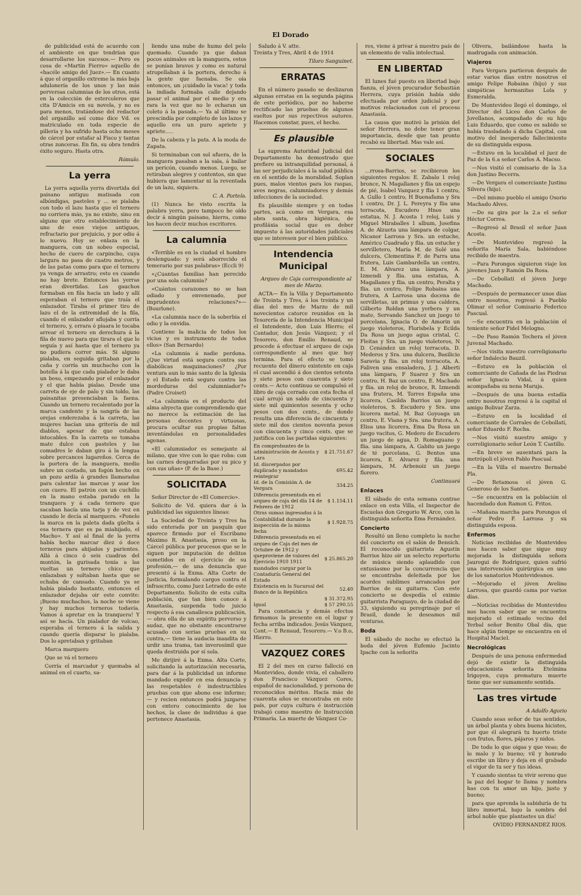El Dorado
de publicidad está de acuerdo con el ambiente en que tendrían que desarrollarse los sucesos.— Pero es cosa de «Martín Fierro» aquello de «hacéle amigo del Juez».— En cuanto á que el organillo extreme la más baja adulonería de los unos y las más perversas calumnias de los otros, está en la colección de estercoleros que cita D'Amicis en su novela, y no es para menos, tratándose del redactor del organillo así como dice Vd. es matriculado en toda especie de pillería y ha sufrido hasta ocho meses de cárcel por estafar al Fisco y tantas otras zonceras. En fin, su obra tendrá éxito seguro. Hasta otra.
Rómulo.
La yerra
La yerra aquella yerra divertida del paisano antiguo matisada con albóndigas, pasteles y ... se pialaba con todo el lazo hasta que el ternero no corriera más, ya no existe, sino en alguno que otro establecimiento de uno de esos viejos antiguos, refractario por prejuicio, y por odio á lo nuevo. Hoy se enlaza en la manguera, con un sobeo especial, hecho de cuero de carpincho, cuya largura no pasa de cuatro metros, y de las patas como para que el ternero ya venga de arrastro; esto es cuando no hay brete. Entonces las yerras eran divertidas. Los gauchos formaban en fila hacia un lado y allí esperaban el ternero que traía el enlazador. Tiraba el primer tiro de lazo el de la extremidad de la fila, cuando el enlazador aflojaba y corría el ternero, y, errara ó piaara le tocaba arrear el ternero en derechura á la fila de nuevo para que tirara el que lo seguía y así hasta que el ternero ya no pudiera correr más. Si alguno pialaba, en seguida gritaban por la caña y corría un muchacho con la botella á la que cada pialador le daba un beso, empezando por el enlazador y el que había pialao. Desde una carreta de eje de palo y sin toldo, las paisanitas presenciaban la faena. Cuando un ternero recalentado por la marca candente y la sangría de las orejas enderezaba á la carreta, las mujeres hacían una gritería de mil diablos, apesar de que estaban intocables. En la carreta se tomaba mate dulce con pasteles y las comadres le daban giro á la lengua sobre percances lugareños. Cerca de la portera de la manguera, medio sobre un costado, un fogón hecho en un pozo ardía á grandes llamaradas para calentar las marcas y asar los con cuero. El patrón con un cuchillo en la mano estaba parado en la tranquera y á cada ternero que sacaban hacía una tarja y de vez en cuando le decía al marquero. «Ponelo la marca en la paleta dada güelta á esa ternera que es pa miahijado, el Macho». Y así al final de la yerra había hecho marcar diez ó doce terneros para ahijados y parientes. Allá á cinco ó seis cuadras del montón, la gurisada tenía a las vueltas un ternero chico que enlazaban y soltaban hasta que se echaba de cansado. Cuando ya se había pialado bastante, entonces el enlazador dejaba oir este convite: ¡Bueno muchachos, la noche se viene y hay muchos terneros todavía. Vamos á apretar en la tranquera! Y así se hacía. Un pialador de volcao, esperaba el ternero á la salida y cuando quería disparar lo pialaba. Dos lo apretaban y gritaban
Marca marquero
Que se vá el ternero
Corría el marcador y quemaba al animal en el cuarto, sa-
liendo una nube de humo del pelo quemado. Cuando ya que daban pocos animales en la manguera, estos se ponían bravos y como es natural atropellaban á la portera, derecho á la gente que faenaba. Se oía entonces, un ¡cuidado la vaca! y toda la indiada formaba calle dejando pasar el animal por el medio y era rara la vez que no le echaran un coleto á la pasada.— Ya al último se prescindía por completo de los lazos y aquello era un puro apriete y apriete.....
De la cabeza y la pata. A la moda de Zapata.
Si terminaban con sol afuera, de la manguera pasaban a la sala, á bailar un pericón, cuando menos. Luego, se retiraban alegres y contentos, sin que hubiera que lamentar ni la reventada de un lazo, siquiera.
C. A. Portela.
(1) Nunca he visto escrita la palabra yerra, pero tampoco he oído decir á ningún paisano, hierra, como los hacen decir muchos escritores.
La calumnia
«Terrible es en la ciudad el hombre deslenguado: y será aborrecido el temerario por sus palabras» (Eccli 9)
«¿Cuantas familias han perecido por una sola calumnia?
«Cuántos corazones no se han odiado y envenenado, por imprudentes relaciones?»—(Bourlone).
«La calumnia nace de la soberbia el odio y la envidia.
Contiene la malicia de todos los vicios y es instrumento de todos ellos» (San Bernardo)
«La calumnia á nadie perdona. ¿Que virtud está segura contra sus diabólicas maquinaciones? ¿Por ventura aun lo más santo de la Iglesia y el Estado está seguro contra las mordeduras del calumniador?» (Padre Croiset)
«La calumnia es el producto del alma abyecta que comprendiendo que no merece la estimación de las personas decentes y virtuosas, procura ocultar sus propias faltas inventándolas en personalidades agenas.
«El calumniador es semejante al milano, que vive con lo que roba: con las carnes desgarradas por su pico y con sus uñas» (P. de la Base.)
SOLICITADA
Señor Director de «El Comercio».
Solicito de Vd. quiera dar á la publicidad las siguientes líneas:
La Sociedad de Treinta y Tres ha sido enterada por un pasquín que aparece firmado por el Escribano Máximo R. Anastasia, preso en la Cárcel pública por procesos que se le siguen por imputación de delitos cometidos en el ejercicio de su profesión,— de una denuncia que presentó á la Exma. Alta Corte de Justicia, formulando cargos contra el infrascrito, como Juez Letrado de este Departamento. Solicito de esta culta población, que tan bien conoce á Anastasia, suspenda todo juicio respecto á esa canallesca publicación,— obra ella de un espíritu perverso y audaz, que no obstante encontrarse acusado con serias pruebas en su contra,— tiene la audacia inaudita de urdir una trama, tan inverosímil que queda destruida por sí sola.
Me dirijiré á la Exma. Alta Corte, solicitando la autorización necesaria, para dar á la publicidad un informe mandado expedir en esa denuncia y las respetables é indestructibles pruebas con que abono ese informe;— y recien entonces podrá juzgarse con entero conocimiento de los hechos, la clase de individuo á que pertenece Anastasia.
Saludo á V. atte.
Treinta y Tres, Abril 4 de 1914
Tiloro Sanguinet.
ERRATAS
En el número pasado se deslizaron algunas erratas en la segunda página de este periódico, por no haberse rectificado las pruebas de algunos sueltos por sus repectivos autores. Hacemos constar, pues, el hecho.
Es plausible
La suprema Autoridad Judicial del Departamento ha demostrado que prefiere su intranquilidad personal, á las ser perjudiciales á la salud pública en el sentido de la moralidad. Soplan pues, malos vientos para los raspas, aves negras, calumniadores y demás infecciones de la sociedad.
Es plausible siempre y en todas partes, acá como en Vergara, esa obra santa, obra higiénica, de profiláxia social que es deber impuesto á las autoridades judiciales que se interesen por el bien público.
Intendencia Municipal
Arqueo de Caja correspondiente al mes de Marzo.
ACTA— En la Villa y Departamento de Treinta y Tres, á los treinta y un días del mes de Marzo de mil novecientos catorce reunidos en la Tesorería de la Intendencia Municipal el Intendente, don Luis Hierro; el Contador, don Jesús Vázquez; y el Tesorero, don Emilio Renaud, se procede á efectuar el arqueo de caja correspondiente al mes que hoy termina. Para el efecto se tomó recuento del dinero existente en caja el cual ascendió á dos cientos setenta y siete pesos con cuarenta y siete cents.— Acto continuo se compulsó el libro de caja cerrado con esta fecha el cual arrojó un saldo de cincuenta y siete mil quinientos sesenta y ocho pesos con dos cents., de donde resulta una diferencia de cincuenta y siete mil dos cientos noventa pesos con cincuenta y cinco cents. que se justifica con las partidas siguientes:
| En comprobantes de la administración de Acosta y Lara | $ 21.751.67 |
| Id. discerpados por duplicado y mandados reintegrar | 695.42 |
| Id. de la Comisión A. de Vergara | 334.25 |
| Diferencia presentada en el arqueo de caja del día 14 de Febrero de 1912 | $ 1.154.11 |
| Otras sumas ingresadas á la Contabilidad durante la inspección de la misma fecha | $ 1.928.75 |
| Diferencia presentada en el arqueo de Caja del mes de Octubre de 1912 y queproviene de valores del Ejercicio 1910 1911 mandados cargar por la Contaduría General del Estado | $ 25.865.20 |
| Existencia en la Sucursal del Banco de la República | 52.40 |
| | $ 31.372.95 |
| Igual | $ 57 290.55 |
Para constancia y demás efectos firmamos la presente en el lugar y fecha arriba indicados. Jesús Vázquez, Cont.— E Renaud, Tesorero.— V.o B.o, Hierro.
VAZQUEZ CORES
El 2 del mes en curso falleció en Montevideo, donde vivía, el caballero don Francisco Vázquez Cores, español de nacionalidad, y persona de reconocidos méritos. Hacía más de cuarenta años se encontraba en este país, por cuya cultura é instrucción trabajó como maestro de Instrucción Primaria. La muerte de Vázquez Co-
res, viene á privar á nuestro país de un elemento de valía intelectual.
EN LIBERTAD
El lunes fué puesto en libertad bajo fianza, el jóven procurador Sebastián Herrera, cuya prisión había sido efectuada por orden judicial y por motivos relacionados con el proceso Anastasía.
La causa que motivó la prisión del señor Herrera, no debe tener gran importancia, desde que tan pronto recabó su libertad. Mas vale así.
SOCIALES
...rrosa-Barrios, se recibieron los siguientes regalos: E. Zabalo 1 reloj bronce, N. Magallanes y flia un espejo de pié, Isabel Vazquez y flia 1 centro, A. Gullo 1 centro, H Buenafama y Sra 1 centro, Dr. J. L. Pereyra y flia una terracota, Escudero Hnos una estatua, N. J. Acosta 1 reloj, Luis y Miguel Miraballes 1 album, Josefina A. de Alzueta una lámpara de colgar, Nicanor Larrosa y Sra. un estuche, Américo Cuadrado y flia. un estuche y servilletero, María M. de Solé una dulcera, Clementina F. de Parra una frutera, Luis Gambardella un centro, E. M. Alvarez una lámpara, A. Izmendi y flia. una estatua, A. Magallanes y flia. un centro, Peralta y flia. un centro, Felipe Robaina una frutera, A Larrosa una docena de servilletas, un primus y una caldera, Gilberto Roldan una yerbera y un mate, Servando Sanchez un juego té porcelana, Ignacia O. de Amorin un juego violeteros, Florisbela y Ecilda Da Rosa un juego agua cristal, C. Fleitas y Sra. un juego violeteros, N D. Cenández un reloj terracota, D. Mederos y Sra. una dulcera, Basilicio Saravia y flia. un reloj terracota, A. Faliven una ensaladera, J. J. Alberti una lámpara, F Suarez y Sra un centro, H. Baz un centro, E. Machado y flia. un reloj de bronce, R. Izmendi una frutera, M. Torres España una licorera, Casilda Barrios un juego violeteros, S. Escudero y Sra. una licorera metal. M. Baz Goyoaga un centro, E. Viana y Sra. una frutera, A. Elisa una licorera, Ema Da Rosa un juego vacitos, G. Medero de Escudero un juego de agua, D. Romaguano y flia. una lámpara, A. Gabito un juego de té porcelana, G. Bentos una licorera, E. Alvarez y fila. una lámpara, M. Arbenoiz un juego florero.
Continuará
Enlaces
El sábado de esta semana contrae enlace en esta Villa, el Inspector de Escuelas don Gregorio W. Arce, con la distinguida señorita Ema Fernández.
Concierto
Resultó un lleno completo la noche del concierto en el salón de Bensich. El reconocido guitarrista Agustín Barrios hizo oir un selecto repertorio de música siendo aplaudido con entusiasmo por la concurrencia que se encontraba deleitada por los acordes sublimes arrancados por Barrios de su guitarra. Con este concierto se despedía el eximio guitarrista Paraguayo, de la ciudad de 33, siguiendo su peregrinaje por el Brasil, donde le deseamos mil venturas.
Boda
El sábado de noche se efectuó la boda del jóven Eufemio Jacinto Ipache con la señorita
Olivera, bailándose hasta la madrugada con animación.
Viajeros
Para Vergara partieron después de estar varios días entre nosotros el amigo Felipe Robaina (hijo) y sus simpáticas hermanitas Lola y Esmeralda.
De Montevideo llegó el domingo, el Director del Liceo don Carlos de Jovellanos, acompañado de su hijo Luis Eduardo, que como es sabido se había trasladado á dicha Capital, con motivo del inesperado fallecimiento de su distinguida esposa.
—Estuvo en la localidad el juez de Paz de la 6.a señor Carlos A. Macso.
—Nos visitó el comisario de la 3.a don Justino Becerra.
—De Vergara el comerciante Justino Silvera (hijo).
—Del mismo pueblo el amigo Osorio Machado Alves.
—De su gira por la 2.a el señor Héctor Correa.
—Regresó al Brasil el señor Juan Acosta.
—De Montevideo regresó la señorita María Sala, habiéndose recibido de maestra.
—Para Porongos siguieron viaje los jóvenes Juan y Ramón Da Rosa.
—De Cebollatí el jóven Jorge Machado.
—Después de permanecer unos días entre nosotros, regresó á Pueblo Olimar el señor Comisario Federico Pascual.
—Se encuentra en la población el teniente señor Fidel Melogno.
—De Paso Ramón Techera el jóven Juvenal Machado.
—Nos visita nuestro correligionario señor Indalecio Bauzil.
—Estuvo en la población el comerciante de Cañada de las Piedras señor Ignacio Vidal, á quien acompañaba su nena Maruja.
—Después de una buena estadía entre nosotros regresó á la capital el amigo Bolivar Zarza.
—Estuvo en la localidad el comerciante de Corrales de Cebollatí, señor Eduardo F. Rocha.
—Nos visitó nuestro amigo y correligionario señor León T. Castillo.
—En breve se ausentará para la metrópoli el jóven Pablo Pascual.
—En la Villa el maestro Bernabé Pla.
—De Retamosa el jóven G. Generoso de los Santos.
—Se encuentra en la población el hacendado don Ramon G. Fritos.
—Mañana marcha para Porongos el señor Pedro F. Larrosa y su distinguida esposa.
Enfermos
Noticias recibidas de Montevideo nos hacen saber que sigue muy mejorada la distinguida señora Jauregui de Rodriguez, quien sufrió una intervención quirúrgica en uno de los sanatorios Montevideanos.
—Mejorado el jóven Avelino Larrosa, que guardó cama por varios días.
—Noticias recibidas de Montevideo nos hacen saber que se encuentra mejorado el estimado vecino del Yerbal señor Benito Obal día, que hace algún tiempe se encuentra en el Hospital Maciel.
Necrológicas
Después de una penosa enfermedad dejó de existir la distinguida educacionista señorita Etelmina Irigoyen, cuya prematura muerte tiene que ser sumamente sentida.
Las tres virtude
A Adolfo Agorio
Cuando seas señor de tus sentidos, un árbol planta y obra buena hicistes, por que él alegrará tu huerto triste con frutos, flores, pájaros y nidos.
De todo lo que oigas y que veas; de lo malo y lo bueno; vil y honrado escribe un libro y deja en él grabado el vigor de tu ser y tus ideas.
Y cuando sientas tu vivir sereno que la paz del hogar te llama y nombra has con tu amor un hijo, justo y bueno;
para que aprenda la sabiduría de tu libro inmortal, bajo la sombra del árbol noble que plantastes un día!
OVIDIO FERNANDEZ RIOS.